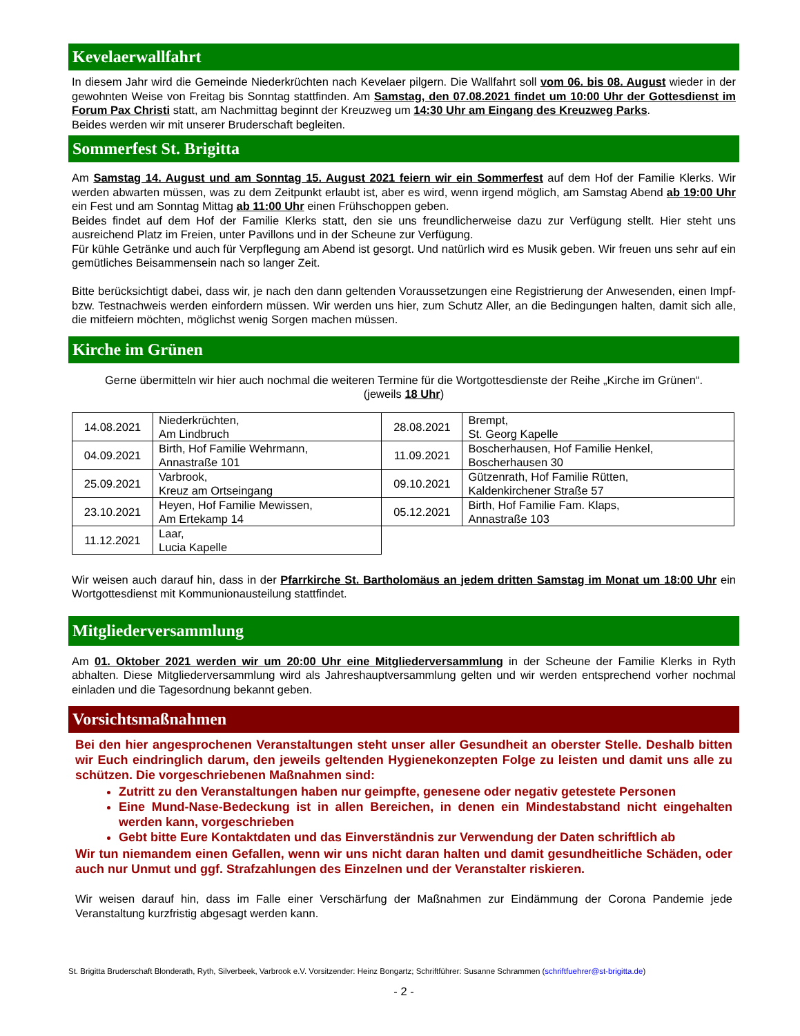Kevelaerwallfahrt
In diesem Jahr wird die Gemeinde Niederkrüchten nach Kevelaer pilgern. Die Wallfahrt soll vom 06. bis 08. August wieder in der gewohnten Weise von Freitag bis Sonntag stattfinden. Am Samstag, den 07.08.2021 findet um 10:00 Uhr der Gottesdienst im Forum Pax Christi statt, am Nachmittag beginnt der Kreuzweg um 14:30 Uhr am Eingang des Kreuzweg Parks.
Beides werden wir mit unserer Bruderschaft begleiten.
Sommerfest St. Brigitta
Am Samstag 14. August und am Sonntag 15. August 2021 feiern wir ein Sommerfest auf dem Hof der Familie Klerks. Wir werden abwarten müssen, was zu dem Zeitpunkt erlaubt ist, aber es wird, wenn irgend möglich, am Samstag Abend ab 19:00 Uhr ein Fest und am Sonntag Mittag ab 11:00 Uhr einen Frühschoppen geben.
Beides findet auf dem Hof der Familie Klerks statt, den sie uns freundlicherweise dazu zur Verfügung stellt. Hier steht uns ausreichend Platz im Freien, unter Pavillons und in der Scheune zur Verfügung.
Für kühle Getränke und auch für Verpflegung am Abend ist gesorgt. Und natürlich wird es Musik geben. Wir freuen uns sehr auf ein gemütliches Beisammensein nach so langer Zeit.
Bitte berücksichtigt dabei, dass wir, je nach den dann geltenden Voraussetzungen eine Registrierung der Anwesenden, einen Impf- bzw. Testnachweis werden einfordern müssen. Wir werden uns hier, zum Schutz Aller, an die Bedingungen halten, damit sich alle, die mitfeiern möchten, möglichst wenig Sorgen machen müssen.
Kirche im Grünen
Gerne übermitteln wir hier auch nochmal die weiteren Termine für die Wortgottesdienste der Reihe „Kirche im Grünen“.
(jeweils 18 Uhr)
| 14.08.2021 | Niederkrüchten, Am Lindbruch | 28.08.2021 | Brempt, St. Georg Kapelle |
| 04.09.2021 | Birth, Hof Familie Wehrmann, Annastraße 101 | 11.09.2021 | Boscherhausen, Hof Familie Henkel, Boscherhausen 30 |
| 25.09.2021 | Varbrook, Kreuz am Ortseingang | 09.10.2021 | Gützenrath, Hof Familie Rütten, Kaldenkirchener Straße 57 |
| 23.10.2021 | Heyen, Hof Familie Mewissen, Am Ertekamp 14 | 05.12.2021 | Birth, Hof Familie Fam. Klaps, Annastraße 103 |
| 11.12.2021 | Laar, Lucia Kapelle | | |
Wir weisen auch darauf hin, dass in der Pfarrkirche St. Bartholomäus an jedem dritten Samstag im Monat um 18:00 Uhr ein Wortgottesdienst mit Kommunionausteilung stattfindet.
Mitgliederversammlung
Am 01. Oktober 2021 werden wir um 20:00 Uhr eine Mitgliederversammlung in der Scheune der Familie Klerks in Ryth abhalten. Diese Mitgliederversammlung wird als Jahreshauptversammlung gelten und wir werden entsprechend vorher nochmal einladen und die Tagesordnung bekannt geben.
Vorsichtsmaßnahmen
Bei den hier angesprochenen Veranstaltungen steht unser aller Gesundheit an oberster Stelle. Deshalb bitten wir Euch eindringlich darum, den jeweils geltenden Hygienekonzepten Folge zu leisten und damit uns alle zu schützen. Die vorgeschriebenen Maßnahmen sind:
Zutritt zu den Veranstaltungen haben nur geimpfte, genesene oder negativ getestete Personen
Eine Mund-Nase-Bedeckung ist in allen Bereichen, in denen ein Mindestabstand nicht eingehalten werden kann, vorgeschrieben
Gebt bitte Eure Kontaktdaten und das Einverständnis zur Verwendung der Daten schriftlich ab
Wir tun niemandem einen Gefallen, wenn wir uns nicht daran halten und damit gesundheitliche Schäden, oder auch nur Unmut und ggf. Strafzahlungen des Einzelnen und der Veranstalter riskieren.
Wir weisen darauf hin, dass im Falle einer Verschärfung der Maßnahmen zur Eindämmung der Corona Pandemie jede Veranstaltung kurzfristig abgesagt werden kann.
St. Brigitta Bruderschaft Blonderath, Ryth, Silverbeek, Varbrook e.V. Vorsitzender: Heinz Bongartz; Schriftführer: Susanne Schrammen (schriftfuehrer@st-brigitta.de)
- 2 -